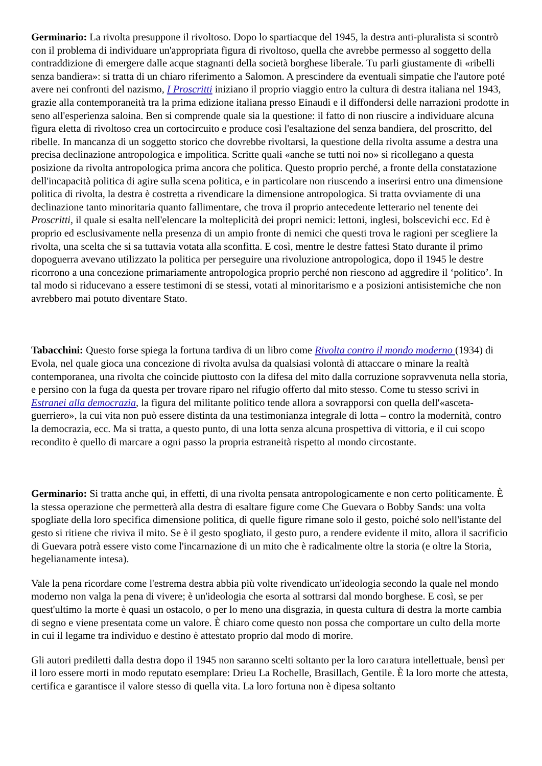Germinario: La rivolta presuppone il rivoltoso. Dopo lo spartiacque del 1945, la destra anti-pluralista si scontrò con il problema di individuare un'appropriata figura di rivoltoso, quella che avrebbe permesso al soggetto della contraddizione di emergere dalle acque stagnanti della società borghese liberale. Tu parli giustamente di «ribelli senza bandiera»: si tratta di un chiaro riferimento a Salomon. A prescindere da eventuali simpatie che l'autore poté avere nei confronti del nazismo, I Proscritti iniziano il proprio viaggio entro la cultura di destra italiana nel 1943, grazie alla contemporaneità tra la prima edizione italiana presso Einaudi e il diffondersi delle narrazioni prodotte in seno all'esperienza saloina. Ben si comprende quale sia la questione: il fatto di non riuscire a individuare alcuna figura eletta di rivoltoso crea un cortocircuito e produce così l'esaltazione del senza bandiera, del proscritto, del ribelle. In mancanza di un soggetto storico che dovrebbe rivoltarsi, la questione della rivolta assume a destra una precisa declinazione antropologica e impolitica. Scritte quali «anche se tutti noi no» si ricollegano a questa posizione da rivolta antropologica prima ancora che politica. Questo proprio perché, a fronte della constatazione dell'incapacità politica di agire sulla scena politica, e in particolare non riuscendo a inserirsi entro una dimensione politica di rivolta, la destra è costretta a rivendicare la dimensione antropologica. Si tratta ovviamente di una declinazione tanto minoritaria quanto fallimentare, che trova il proprio antecedente letterario nel tenente dei Proscritti, il quale si esalta nell'elencare la molteplicità dei propri nemici: lettoni, inglesi, bolscevichi ecc. Ed è proprio ed esclusivamente nella presenza di un ampio fronte di nemici che questi trova le ragioni per scegliere la rivolta, una scelta che si sa tuttavia votata alla sconfitta. E così, mentre le destre fattesi Stato durante il primo dopoguerra avevano utilizzato la politica per perseguire una rivoluzione antropologica, dopo il 1945 le destre ricorrono a una concezione primariamente antropologica proprio perché non riescono ad aggredire il ‘politico’. In tal modo si riducevano a essere testimoni di se stessi, votati al minoritarismo e a posizioni antisistemiche che non avrebbero mai potuto diventare Stato.
Tabacchini: Questo forse spiega la fortuna tardiva di un libro come Rivolta contro il mondo moderno (1934) di Evola, nel quale gioca una concezione di rivolta avulsa da qualsiasi volontà di attaccare o minare la realtà contemporanea, una rivolta che coincide piuttosto con la difesa del mito dalla corruzione sopravvenuta nella storia, e persino con la fuga da questa per trovare riparo nel rifugio offerto dal mito stesso. Come tu stesso scrivi in Estranei alla democrazia, la figura del militante politico tende allora a sovrapporsi con quella dell'«asceta-guerriero», la cui vita non può essere distinta da una testimonianza integrale di lotta – contro la modernità, contro la democrazia, ecc. Ma si tratta, a questo punto, di una lotta senza alcuna prospettiva di vittoria, e il cui scopo recondito è quello di marcare a ogni passo la propria estraneità rispetto al mondo circostante.
Germinario: Si tratta anche qui, in effetti, di una rivolta pensata antropologicamente e non certo politicamente. È la stessa operazione che permetterà alla destra di esaltare figure come Che Guevara o Bobby Sands: una volta spogliate della loro specifica dimensione politica, di quelle figure rimane solo il gesto, poiché solo nell'istante del gesto si ritiene che riviva il mito. Se è il gesto spogliato, il gesto puro, a rendere evidente il mito, allora il sacrificio di Guevara potrà essere visto come l'incarnazione di un mito che è radicalmente oltre la storia (e oltre la Storia, hegelianamente intesa).
Vale la pena ricordare come l'estrema destra abbia più volte rivendicato un'ideologia secondo la quale nel mondo moderno non valga la pena di vivere; è un'ideologia che esorta al sottrarsi dal mondo borghese. E così, se per quest'ultimo la morte è quasi un ostacolo, o per lo meno una disgrazia, in questa cultura di destra la morte cambia di segno e viene presentata come un valore. È chiaro come questo non possa che comportare un culto della morte in cui il legame tra individuo e destino è attestato proprio dal modo di morire.
Gli autori prediletti dalla destra dopo il 1945 non saranno scelti soltanto per la loro caratura intellettuale, bensì per il loro essere morti in modo reputato esemplare: Drieu La Rochelle, Brasillach, Gentile. È la loro morte che attesta, certifica e garantisce il valore stesso di quella vita. La loro fortuna non è dipesa soltanto